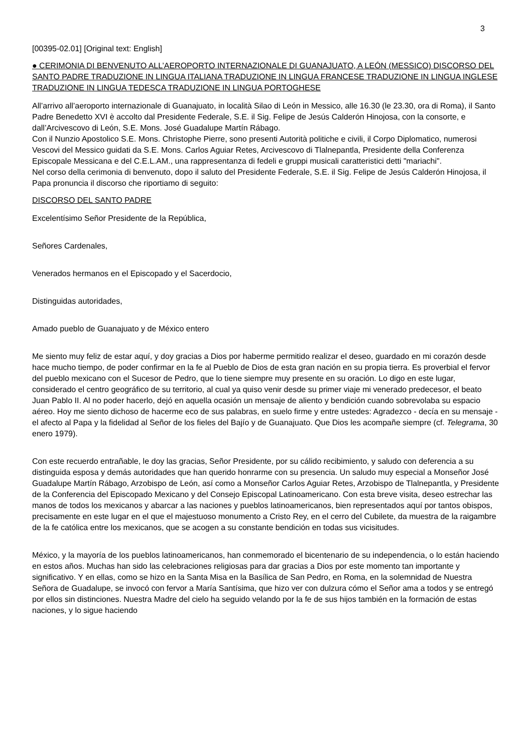3
[00395-02.01] [Original text: English]
● CERIMONIA DI BENVENUTO ALL’AEROPORTO INTERNAZIONALE DI GUANAJUATO, A LEÓN (MESSICO) DISCORSO DEL SANTO PADRE TRADUZIONE IN LINGUA ITALIANA TRADUZIONE IN LINGUA FRANCESE TRADUZIONE IN LINGUA INGLESE TRADUZIONE IN LINGUA TEDESCA TRADUZIONE IN LINGUA PORTOGHESE
All’arrivo all’aeroporto internazionale di Guanajuato, in località Silao di León in Messico, alle 16.30 (le 23.30, ora di Roma), il Santo Padre Benedetto XVI è accolto dal Presidente Federale, S.E. il Sig. Felipe de Jesús Calderón Hinojosa, con la consorte, e dall’Arcivescovo di León, S.E. Mons. José Guadalupe Martín Rábago.
Con il Nunzio Apostolico S.E. Mons. Christophe Pierre, sono presenti Autorità politiche e civili, il Corpo Diplomatico, numerosi Vescovi del Messico guidati da S.E. Mons. Carlos Aguiar Retes, Arcivescovo di Tlalnepantla, Presidente della Conferenza Episcopale Messicana e del C.E.L.AM., una rappresentanza di fedeli e gruppi musicali caratteristici detti "mariachi".
Nel corso della cerimonia di benvenuto, dopo il saluto del Presidente Federale, S.E. il Sig. Felipe de Jesús Calderón Hinojosa, il Papa pronuncia il discorso che riportiamo di seguito:
DISCORSO DEL SANTO PADRE
Excelentísimo Señor Presidente de la República,
Señores Cardenales,
Venerados hermanos en el Episcopado y el Sacerdocio,
Distinguidas autoridades,
Amado pueblo de Guanajuato y de México entero
Me siento muy feliz de estar aquí, y doy gracias a Dios por haberme permitido realizar el deseo, guardado en mi corazón desde hace mucho tiempo, de poder confirmar en la fe al Pueblo de Dios de esta gran nación en su propia tierra. Es proverbial el fervor del pueblo mexicano con el Sucesor de Pedro, que lo tiene siempre muy presente en su oración. Lo digo en este lugar, considerado el centro geográfico de su territorio, al cual ya quiso venir desde su primer viaje mi venerado predecesor, el beato Juan Pablo II. Al no poder hacerlo, dejó en aquella ocasión un mensaje de aliento y bendición cuando sobrevolaba su espacio aéreo. Hoy me siento dichoso de hacerme eco de sus palabras, en suelo firme y entre ustedes: Agradezco - decía en su mensaje - el afecto al Papa y la fidelidad al Señor de los fieles del Bajío y de Guanajuato. Que Dios les acompañe siempre (cf. Telegrama, 30 enero 1979).
Con este recuerdo entrañable, le doy las gracias, Señor Presidente, por su cálido recibimiento, y saludo con deferencia a su distinguida esposa y demás autoridades que han querido honrarme con su presencia. Un saludo muy especial a Monseñor José Guadalupe Martín Rábago, Arzobispo de León, así como a Monseñor Carlos Aguiar Retes, Arzobispo de Tlalnepantla, y Presidente de la Conferencia del Episcopado Mexicano y del Consejo Episcopal Latinoamericano. Con esta breve visita, deseo estrechar las manos de todos los mexicanos y abarcar a las naciones y pueblos latinoamericanos, bien representados aquí por tantos obispos, precisamente en este lugar en el que el majestuoso monumento a Cristo Rey, en el cerro del Cubilete, da muestra de la raigambre de la fe católica entre los mexicanos, que se acogen a su constante bendición en todas sus vicisitudes.
México, y la mayoría de los pueblos latinoamericanos, han conmemorado el bicentenario de su independencia, o lo están haciendo en estos años. Muchas han sido las celebraciones religiosas para dar gracias a Dios por este momento tan importante y significativo. Y en ellas, como se hizo en la Santa Misa en la Basílica de San Pedro, en Roma, en la solemnidad de Nuestra Señora de Guadalupe, se invocó con fervor a María Santísima, que hizo ver con dulzura cómo el Señor ama a todos y se entregó por ellos sin distinciones. Nuestra Madre del cielo ha seguido velando por la fe de sus hijos también en la formación de estas naciones, y lo sigue haciendo